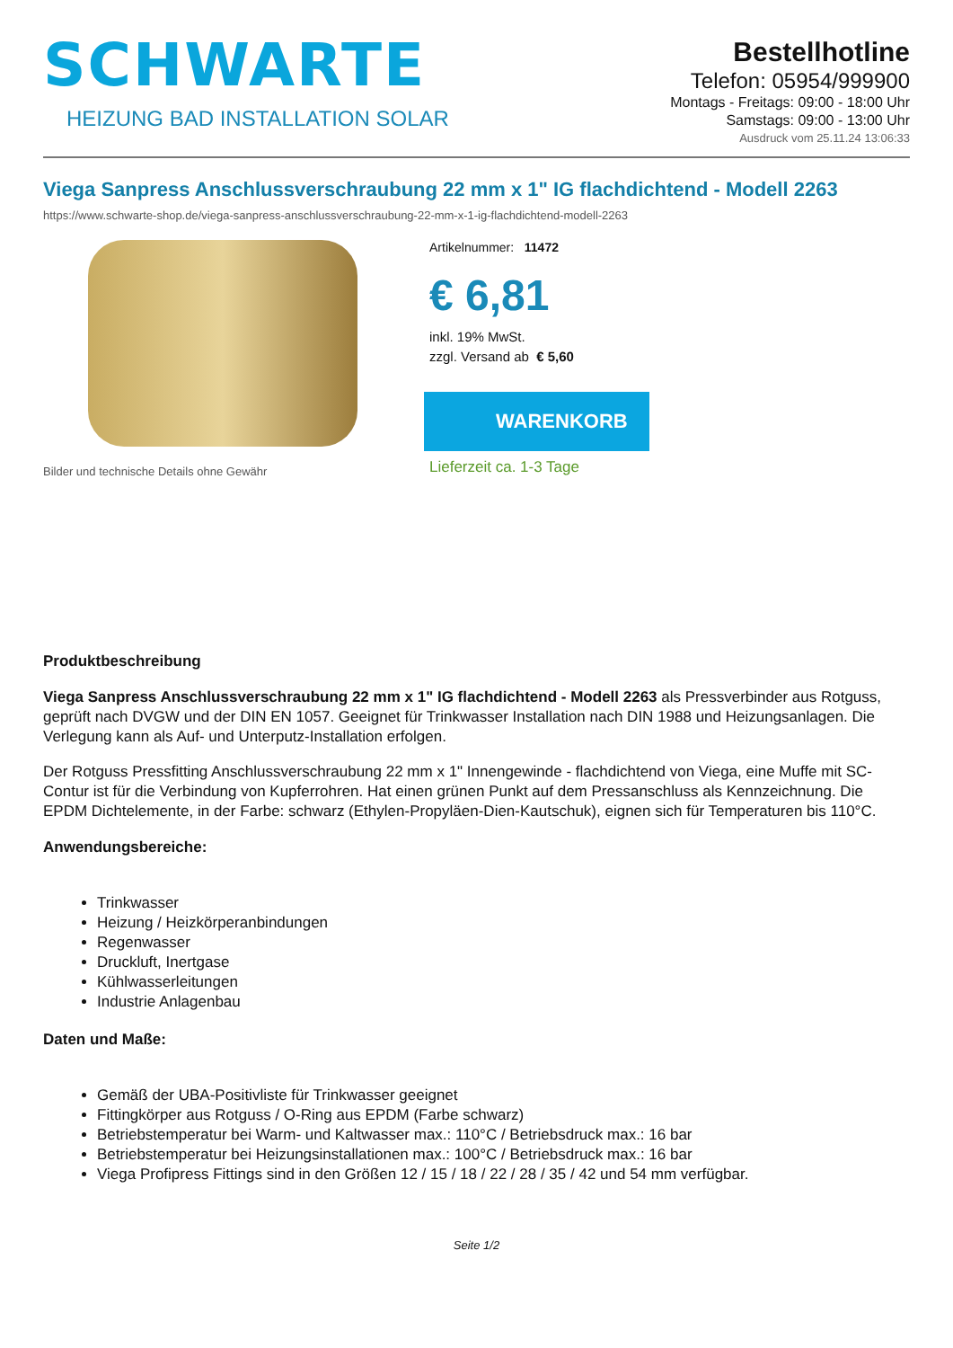SCHWARTE
HEIZUNG BAD INSTALLATION SOLAR
Bestellhotline
Telefon: 05954/999900
Montags - Freitags: 09:00 - 18:00 Uhr
Samstags: 09:00 - 13:00 Uhr
Ausdruck vom 25.11.24 13:06:33
Viega Sanpress Anschlussverschraubung 22 mm x 1" IG flachdichtend - Modell 2263
https://www.schwarte-shop.de/viega-sanpress-anschlussverschraubung-22-mm-x-1-ig-flachdichtend-modell-2263
Bilder und technische Details ohne Gewähr Artikelnummer: 11472
€ 6,81
inkl. 19% MwSt.
zzgl. Versand ab € 5,60
WARENKORB
Lieferzeit ca. 1-3 Tage
Produktbeschreibung
Viega Sanpress Anschlussverschraubung 22 mm x 1" IG flachdichtend - Modell 2263 als Pressverbinder aus Rotguss, geprüft nach DVGW und der DIN EN 1057. Geeignet für Trinkwasser Installation nach DIN 1988 und Heizungsanlagen. Die Verlegung kann als Auf- und Unterputz-Installation erfolgen.
Der Rotguss Pressfitting Anschlussverschraubung 22 mm x 1" Innengewinde - flachdichtend von Viega, eine Muffe mit SC-Contur ist für die Verbindung von Kupferrohren. Hat einen grünen Punkt auf dem Pressanschluss als Kennzeichnung. Die EPDM Dichtelemente, in der Farbe: schwarz (Ethylen-Propyläen-Dien-Kautschuk), eignen sich für Temperaturen bis 110°C.
Anwendungsbereiche:
Trinkwasser
Heizung / Heizkörperanbindungen
Regenwasser
Druckluft, Inertgase
Kühlwasserleitungen
Industrie Anlagenbau
Daten und Maße:
Gemäß der UBA-Positivliste für Trinkwasser geeignet
Fittingkörper aus Rotguss / O-Ring aus EPDM (Farbe schwarz)
Betriebstemperatur bei Warm- und Kaltwasser max.: 110°C / Betriebsdruck max.: 16 bar
Betriebstemperatur bei Heizungsinstallationen max.: 100°C / Betriebsdruck max.: 16 bar
Viega Profipress Fittings sind in den Größen 12 / 15 / 18 / 22 / 28 / 35 / 42 und 54 mm verfügbar.
Seite 1/2